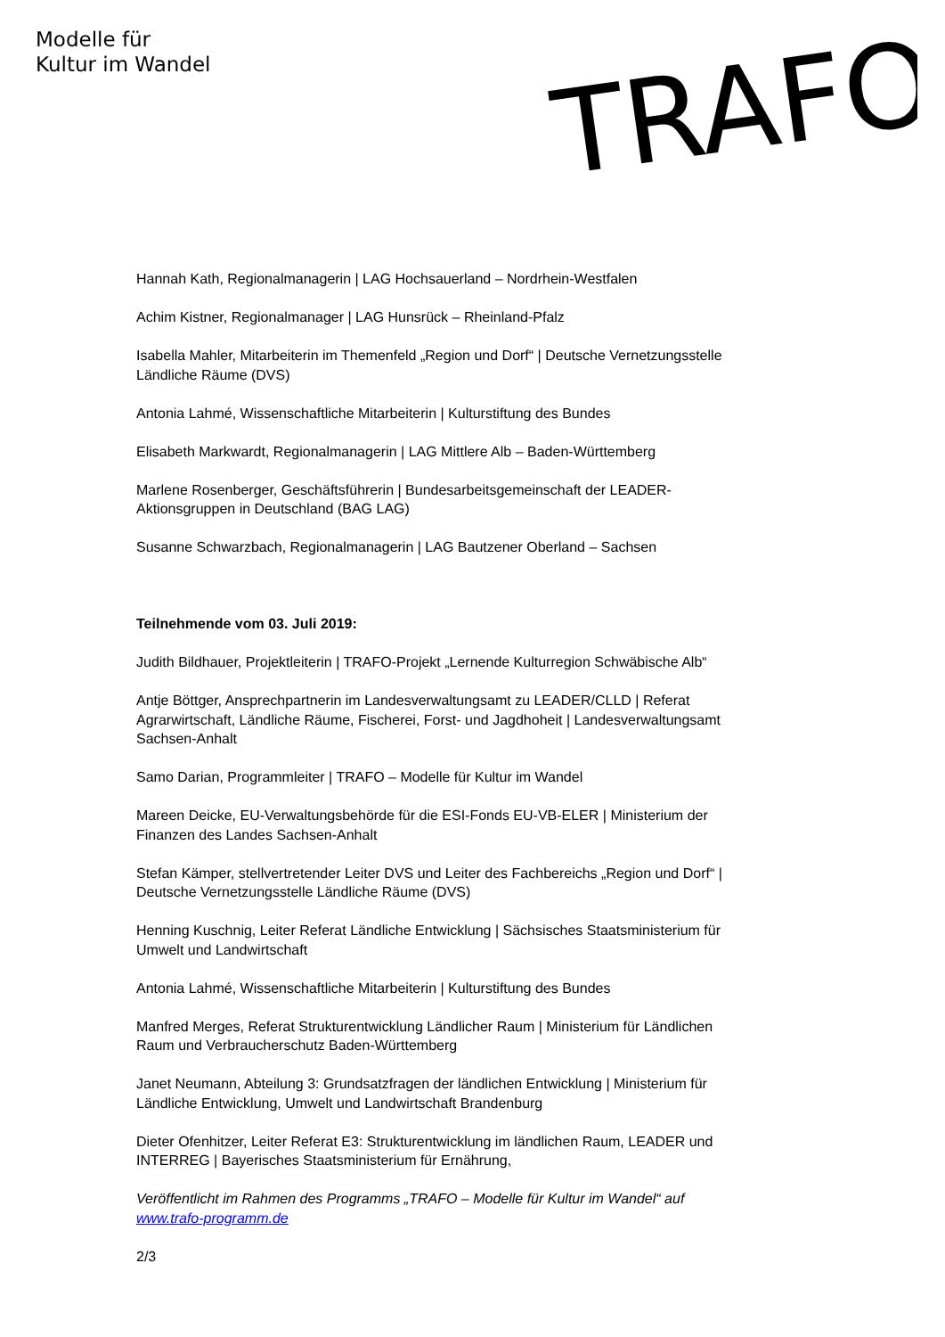Modelle für
Kultur im Wandel
TRAFO
Hannah Kath, Regionalmanagerin | LAG Hochsauerland – Nordrhein-Westfalen
Achim Kistner, Regionalmanager | LAG Hunsrück – Rheinland-Pfalz
Isabella Mahler, Mitarbeiterin im Themenfeld „Region und Dorf“ | Deutsche Vernetzungsstelle Ländliche Räume (DVS)
Antonia Lahmé, Wissenschaftliche Mitarbeiterin | Kulturstiftung des Bundes
Elisabeth Markwardt, Regionalmanagerin | LAG Mittlere Alb – Baden-Württemberg
Marlene Rosenberger, Geschäftsführerin | Bundesarbeitsgemeinschaft der LEADER-Aktionsgruppen in Deutschland (BAG LAG)
Susanne Schwarzbach, Regionalmanagerin | LAG Bautzener Oberland – Sachsen
Teilnehmende vom 03. Juli 2019:
Judith Bildhauer, Projektleiterin | TRAFO-Projekt „Lernende Kulturregion Schwäbische Alb“
Antje Böttger, Ansprechpartnerin im Landesverwaltungsamt zu LEADER/CLLD | Referat Agrarwirtschaft, Ländliche Räume, Fischerei, Forst- und Jagdhoheit | Landesverwaltungsamt Sachsen-Anhalt
Samo Darian, Programmleiter | TRAFO – Modelle für Kultur im Wandel
Mareen Deicke, EU-Verwaltungsbehörde für die ESI-Fonds EU-VB-ELER | Ministerium der Finanzen des Landes Sachsen-Anhalt
Stefan Kämper, stellvertretender Leiter DVS und Leiter des Fachbereichs „Region und Dorf“ | Deutsche Vernetzungsstelle Ländliche Räume (DVS)
Henning Kuschnig, Leiter Referat Ländliche Entwicklung | Sächsisches Staatsministerium für Umwelt und Landwirtschaft
Antonia Lahmé, Wissenschaftliche Mitarbeiterin | Kulturstiftung des Bundes
Manfred Merges, Referat Strukturentwicklung Ländlicher Raum | Ministerium für Ländlichen Raum und Verbraucherschutz Baden-Württemberg
Janet Neumann, Abteilung 3: Grundsatzfragen der ländlichen Entwicklung | Ministerium für Ländliche Entwicklung, Umwelt und Landwirtschaft Brandenburg
Dieter Ofenhitzer, Leiter Referat E3: Strukturentwicklung im ländlichen Raum, LEADER und INTERREG | Bayerisches Staatsministerium für Ernährung,
Veröffentlicht im Rahmen des Programms „TRAFO – Modelle für Kultur im Wandel“ auf www.trafo-programm.de
2/3